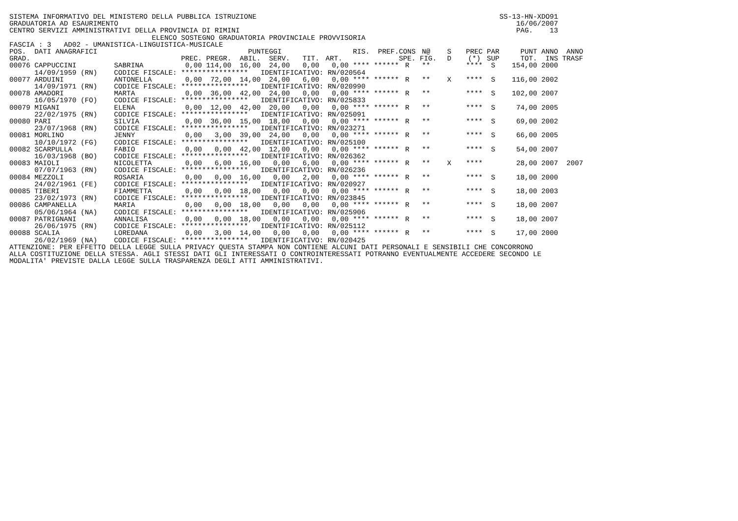SISTEMA INFORMATIVO DEL MINISTERO DELLA PUBBLICA ISTRUZIONE SS-13-HN-XDO91
GRADUATORIA AD ESAURIMENTO 16/06/2007
CENTRO SERVIZI AMMINISTRATIVI DELLA PROVINCIA DI RIMINI PAG. 13
ELENCO SOSTEGNO GRADUATORIA PROVINCIALE PROVVISORIA
FASCIA : 3 AD02 - UMANISTICA-LINGUISTICA-MUSICALE
| POS. | DATI ANAGRAFICI | | PUNTEGGI | | | | | | RIS. | PREF. | CONS | N@ | S | PREC | PAR | PUNT | ANNO | ANNO |
| --- | --- | --- | --- | --- | --- | --- | --- | --- | --- | --- | --- | --- | --- | --- | --- | --- | --- | --- |
| GRAD. | | | PREC. | PREGR. | ABIL. | SERV. | TIT. | ART. | | | SPE. | FIG. | D | (*) | SUP | TOT. | INS | TRASF |
| 00076 | CAPPUCCINI | SABRINA | 0,00 | 114,00 | 16,00 | 24,00 | 0,00 | 0,00 | **** | ****** | R | ** | | **** | S | 154,00 | 2000 | |
| | 14/09/1959 (RN) | CODICE FISCALE: **************** | | | | IDENTIFICATIVO: RN/020564 | | | | | | | | | | | | |
| 00077 | ARDUINI | ANTONELLA | 0,00 | 72,00 | 14,00 | 24,00 | 6,00 | 0,00 | **** | ****** | R | ** | X | **** | S | 116,00 | 2002 | |
| | 14/09/1971 (RN) | CODICE FISCALE: **************** | | | | IDENTIFICATIVO: RN/020990 | | | | | | | | | | | | |
| 00078 | AMADORI | MARTA | 0,00 | 36,00 | 42,00 | 24,00 | 0,00 | 0,00 | **** | ****** | R | ** | | **** | S | 102,00 | 2007 | |
| | 16/05/1970 (FO) | CODICE FISCALE: **************** | | | | IDENTIFICATIVO: RN/025833 | | | | | | | | | | | | |
| 00079 | MIGANI | ELENA | 0,00 | 12,00 | 42,00 | 20,00 | 0,00 | 0,00 | **** | ****** | R | ** | | **** | S | 74,00 | 2005 | |
| | 22/02/1975 (RN) | CODICE FISCALE: **************** | | | | IDENTIFICATIVO: RN/025091 | | | | | | | | | | | | |
| 00080 | PARI | SILVIA | 0,00 | 36,00 | 15,00 | 18,00 | 0,00 | 0,00 | **** | ****** | R | ** | | **** | S | 69,00 | 2002 | |
| | 23/07/1968 (RN) | CODICE FISCALE: **************** | | | | IDENTIFICATIVO: RN/023271 | | | | | | | | | | | | |
| 00081 | MORLINO | JENNY | 0,00 | 3,00 | 39,00 | 24,00 | 0,00 | 0,00 | **** | ****** | R | ** | | **** | S | 66,00 | 2005 | |
| | 10/10/1972 (FG) | CODICE FISCALE: **************** | | | | IDENTIFICATIVO: RN/025100 | | | | | | | | | | | | |
| 00082 | SCARPULLA | FABIO | 0,00 | 0,00 | 42,00 | 12,00 | 0,00 | 0,00 | **** | ****** | R | ** | | **** | S | 54,00 | 2007 | |
| | 16/03/1968 (BO) | CODICE FISCALE: **************** | | | | IDENTIFICATIVO: RN/026362 | | | | | | | | | | | | |
| 00083 | MAIOLI | NICOLETTA | 0,00 | 6,00 | 16,00 | 0,00 | 6,00 | 0,00 | **** | ****** | R | ** | X | **** | | 28,00 | 2007 | 2007 |
| | 07/07/1963 (RN) | CODICE FISCALE: **************** | | | | IDENTIFICATIVO: RN/026236 | | | | | | | | | | | | |
| 00084 | MEZZOLI | ROSARIA | 0,00 | 0,00 | 16,00 | 0,00 | 2,00 | 0,00 | **** | ****** | R | ** | | **** | S | 18,00 | 2000 | |
| | 24/02/1961 (FE) | CODICE FISCALE: **************** | | | | IDENTIFICATIVO: RN/020927 | | | | | | | | | | | | |
| 00085 | TIBERI | FIAMMETTA | 0,00 | 0,00 | 18,00 | 0,00 | 0,00 | 0,00 | **** | ****** | R | ** | | **** | S | 18,00 | 2003 | |
| | 23/02/1973 (RN) | CODICE FISCALE: **************** | | | | IDENTIFICATIVO: RN/023845 | | | | | | | | | | | | |
| 00086 | CAMPANELLA | MARIA | 0,00 | 0,00 | 18,00 | 0,00 | 0,00 | 0,00 | **** | ****** | R | ** | | **** | S | 18,00 | 2007 | |
| | 05/06/1964 (NA) | CODICE FISCALE: **************** | | | | IDENTIFICATIVO: RN/025906 | | | | | | | | | | | | |
| 00087 | PATRIGNANI | ANNALISA | 0,00 | 0,00 | 18,00 | 0,00 | 0,00 | 0,00 | **** | ****** | R | ** | | **** | S | 18,00 | 2007 | |
| | 26/06/1975 (RN) | CODICE FISCALE: **************** | | | | IDENTIFICATIVO: RN/025112 | | | | | | | | | | | | |
| 00088 | SCALIA | LOREDANA | 0,00 | 3,00 | 14,00 | 0,00 | 0,00 | 0,00 | **** | ****** | R | ** | | **** | S | 17,00 | 2000 | |
| | 26/02/1969 (NA) | CODICE FISCALE: **************** | | | | IDENTIFICATIVO: RN/020425 | | | | | | | | | | | | |
ATTENZIONE: PER EFFETTO DELLA LEGGE SULLA PRIVACY QUESTA STAMPA NON CONTIENE ALCUNI DATI PERSONALI E SENSIBILI CHE CONCORRONO ALLA COSTITUZIONE DELLA STESSA. AGLI STESSI DATI GLI INTERESSATI O CONTROINTERESSATI POTRANNO EVENTUALMENTE ACCEDERE SECONDO LE MODALITA' PREVISTE DALLA LEGGE SULLA TRASPARENZA DEGLI ATTI AMMINISTRATIVI.